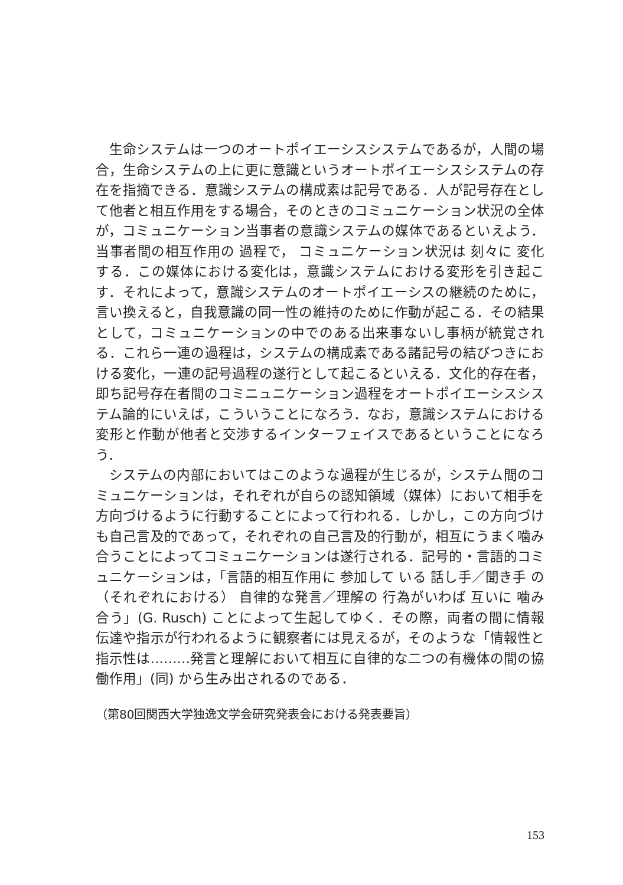生命システムは一つのオートポイエーシスシステムであるが，人間の場合，生命システムの上に更に意識というオートポイエーシスシステムの存在を指摘できる．意識システムの構成素は記号である．人が記号存在として他者と相互作用をする場合，そのときのコミュニケーション状況の全体が，コミュニケーション当事者の意識システムの媒体であるといえよう．当事者間の相互作用の 過程で， コミュニケーション状況は 刻々に 変化する．この媒体における変化は，意識システムにおける変形を引き起こす．それによって，意識システムのオートポイエーシスの継続のために，言い換えると，自我意識の同一性の維持のために作動が起こる．その結果として，コミュニケーションの中でのある出来事ないし事柄が統覚される．これら一連の過程は，システムの構成素である諸記号の結びつきにおける変化，一連の記号過程の遂行として起こるといえる．文化的存在者，即ち記号存在者間のコミニュニケーション過程をオートポイエーシスシステム論的にいえば，こういうことになろう．なお，意識システムにおける変形と作動が他者と交渉するインターフェイスであるということになろう．
システムの内部においてはこのような過程が生じるが，システム間のコミュニケーションは，それぞれが自らの認知領域（媒体）において相手を方向づけるように行動することによって行われる．しかし，この方向づけも自己言及的であって，それぞれの自己言及的行動が，相互にうまく噛み合うことによってコミュニケーションは遂行される．記号的・言語的コミュニケーションは，「言語的相互作用に 参加して いる 話し手／聞き手 の（それぞれにおける） 自律的な発言／理解の 行為がいわば 互いに 噛み合う」(G. Rusch) ことによって生起してゆく．その際，両者の間に情報伝達や指示が行われるように観察者には見えるが，そのような「情報性と指示性は………発言と理解において相互に自律的な二つの有機体の間の協働作用」(同) から生み出されるのである．
（第80回関西大学独逸文学会研究発表会における発表要旨）
153